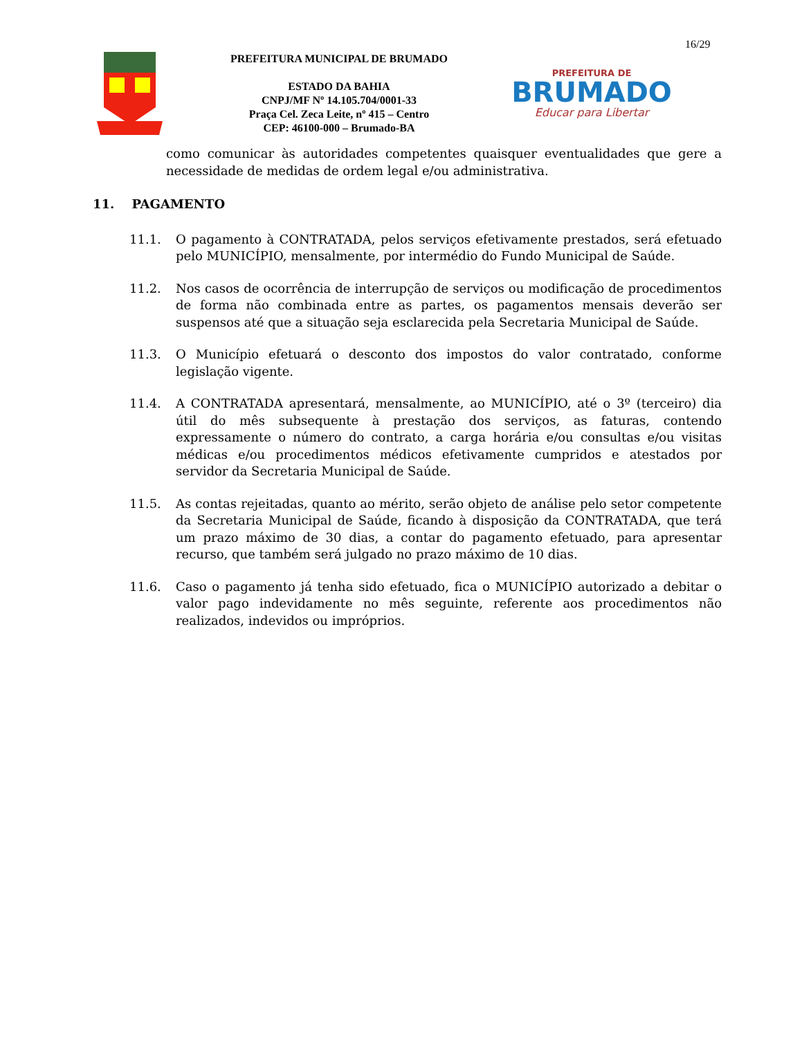16/29
PREFEITURA MUNICIPAL DE BRUMADO
ESTADO DA BAHIA
CNPJ/MF Nº 14.105.704/0001-33
Praça Cel. Zeca Leite, nº 415 – Centro
CEP: 46100-000 – Brumado-BA
PREFEITURA DE
BRUMADO
Educar para Libertar
como comunicar às autoridades competentes quaisquer eventualidades que gere a necessidade de medidas de ordem legal e/ou administrativa.
11. PAGAMENTO
11.1. O pagamento à CONTRATADA, pelos serviços efetivamente prestados, será efetuado pelo MUNICÍPIO, mensalmente, por intermédio do Fundo Municipal de Saúde.
11.2. Nos casos de ocorrência de interrupção de serviços ou modificação de procedimentos de forma não combinada entre as partes, os pagamentos mensais deverão ser suspensos até que a situação seja esclarecida pela Secretaria Municipal de Saúde.
11.3. O Município efetuará o desconto dos impostos do valor contratado, conforme legislação vigente.
11.4. A CONTRATADA apresentará, mensalmente, ao MUNICÍPIO, até o 3º (terceiro) dia útil do mês subsequente à prestação dos serviços, as faturas, contendo expressamente o número do contrato, a carga horária e/ou consultas e/ou visitas médicas e/ou procedimentos médicos efetivamente cumpridos e atestados por servidor da Secretaria Municipal de Saúde.
11.5. As contas rejeitadas, quanto ao mérito, serão objeto de análise pelo setor competente da Secretaria Municipal de Saúde, ficando à disposição da CONTRATADA, que terá um prazo máximo de 30 dias, a contar do pagamento efetuado, para apresentar recurso, que também será julgado no prazo máximo de 10 dias.
11.6. Caso o pagamento já tenha sido efetuado, fica o MUNICÍPIO autorizado a debitar o valor pago indevidamente no mês seguinte, referente aos procedimentos não realizados, indevidos ou impróprios.